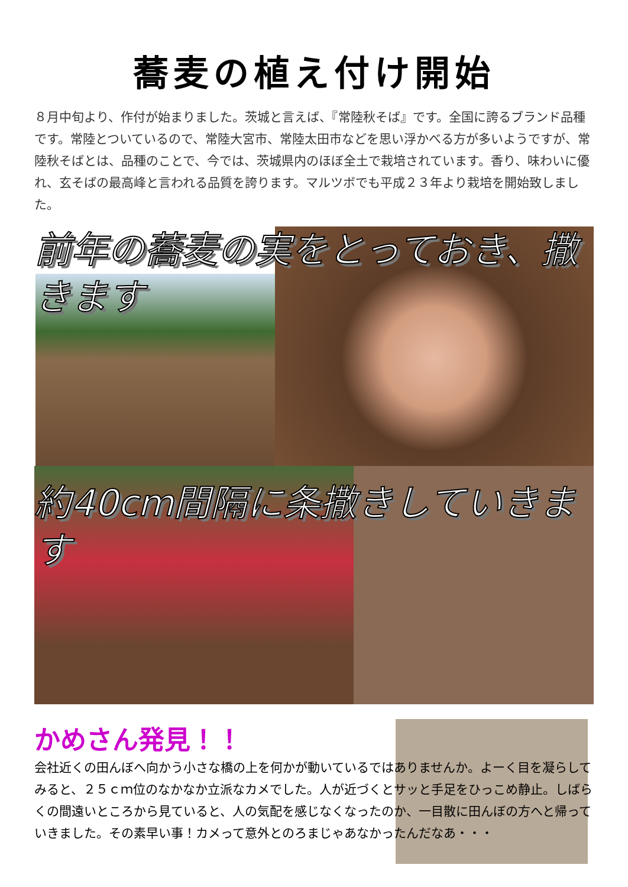蕎麦の植え付け開始
８月中旬より、作付が始まりました。茨城と言えば、『常陸秋そば』です。全国に誇るブランド品種です。常陸とついているので、常陸大宮市、常陸太田市などを思い浮かべる方が多いようですが、常陸秋そばとは、品種のことで、今では、茨城県内のほぼ全土で栽培されています。香り、味わいに優れ、玄そばの最高峰と言われる品質を誇ります。マルツボでも平成２３年より栽培を開始致しました。
前年の蕎麦の実をとっておき、撒きます
約40cm間隔に条撒きしていきます
かめさん発見！！
会社近くの田んぼへ向かう小さな橋の上を何かが動いているではありませんか。よーく目を凝らしてみると、２５ｃｍ位のなかなか立派なカメでした。人が近づくとサッと手足をひっこめ静止。しばらくの間遠いところから見ていると、人の気配を感じなくなったのか、一目散に田んぼの方へと帰っていきました。その素早い事！カメって意外とのろまじゃあなかったんだなあ・・・